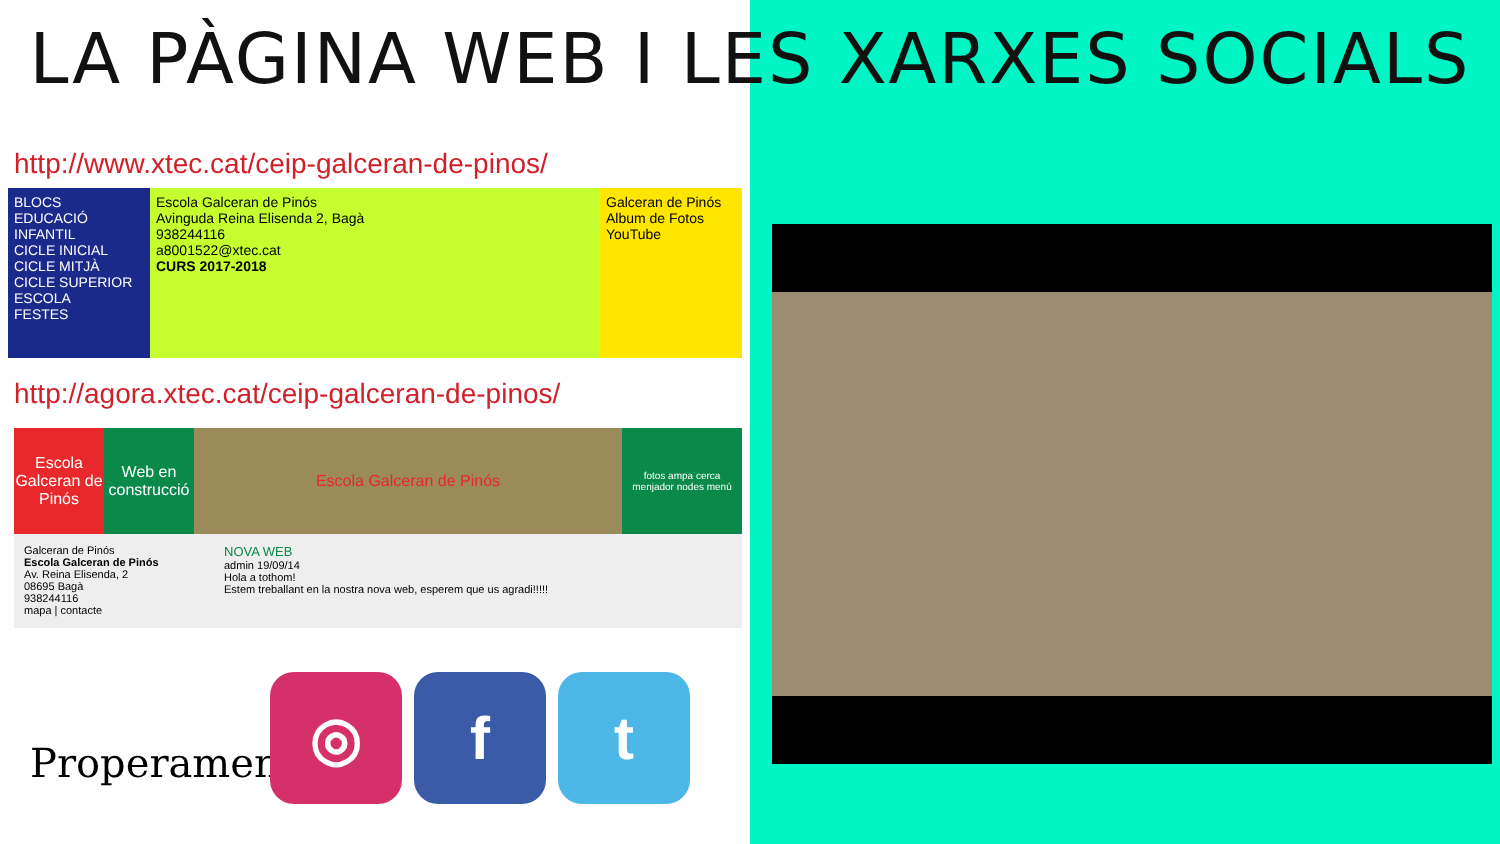LA PÀGINA WEB I LES XARXES SOCIALS
http://www.xtec.cat/ceip-galceran-de-pinos/
BLOCS
EDUCACIÓ INFANTIL
CICLE INICIAL
CICLE MITJÀ
CICLE SUPERIOR
ESCOLA
FESTES
Escola Galceran de Pinós
Avinguda Reina Elisenda 2, Bagà
938244116
a8001522@xtec.cat
CURS 2017-2018
Galceran de Pinós
Album de Fotos
YouTube
http://agora.xtec.cat/ceip-galceran-de-pinos/
Escola Galceran de Pinós
Web en construcció
Escola Galceran de Pinós
fotos ampa cerca menjador nodes menú
Galceran de Pinós
Escola Galceran de Pinós
Av. Reina Elisenda, 2
08695 Bagà
938244116
mapa | contacte
NOVA WEB
admin 19/09/14
Hola a tothom!
Estem treballant en la nostra nova web, esperem que us agradi!!!!!
Properament...
◎ f t